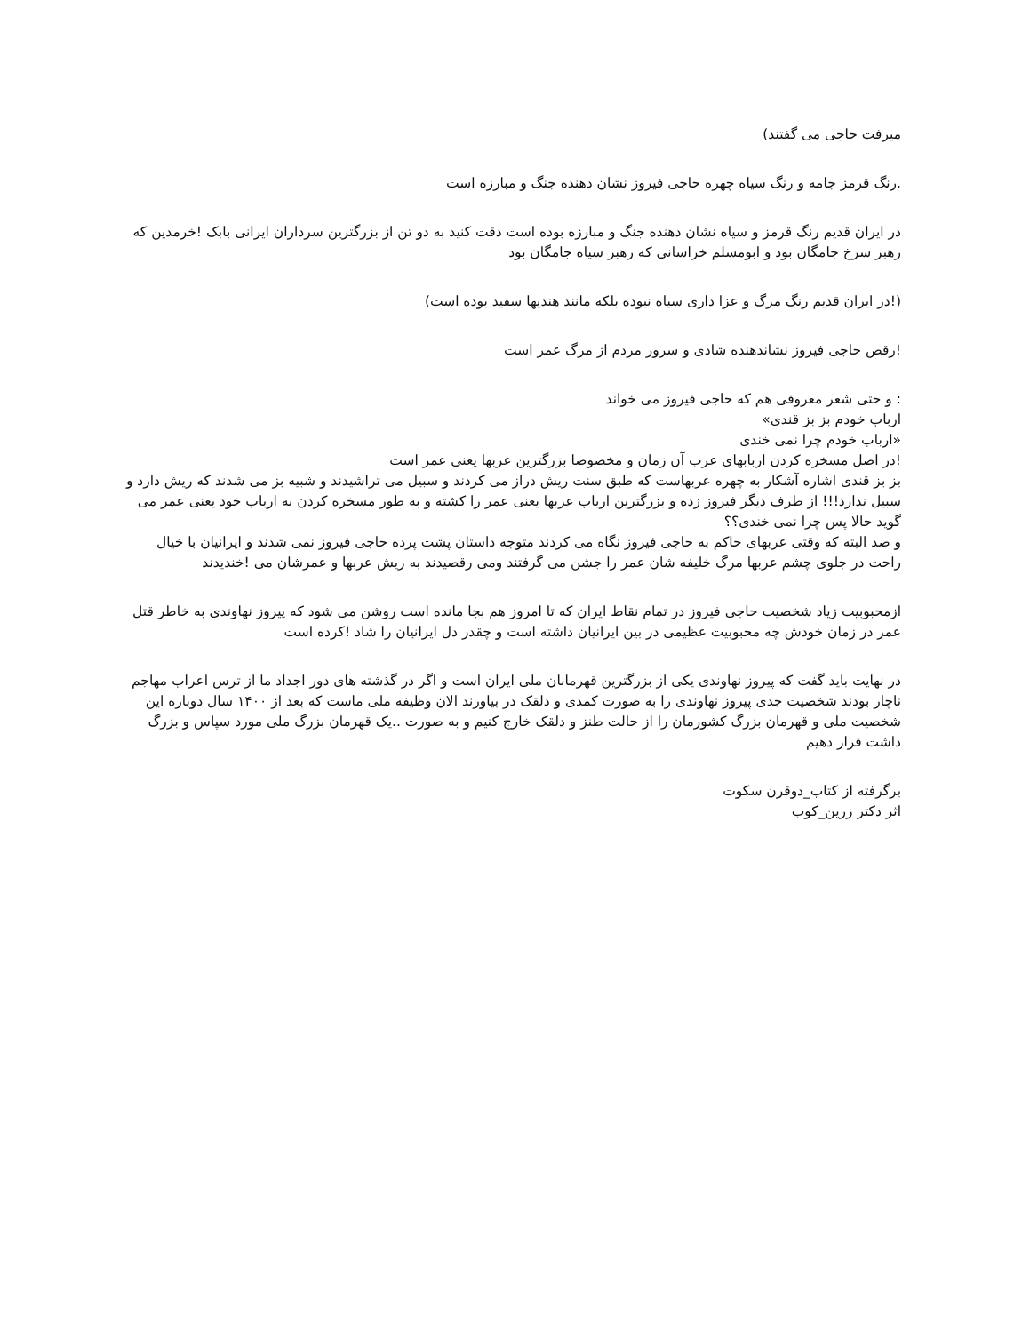میرفت حاجی می گفتند)
.رنگ قرمز جامه و رنگ سیاه چهره حاجی فیروز نشان دهنده جنگ و مبارزه است
در ایران قدیم رنگ قرمز و سیاه نشان دهنده جنگ و مبارزه بوده است دقت کنید به دو تن از بزرگترین سرداران ایرانی بابک !خرمدین که رهبر سرخ جامگان بود و ابومسلم خراسانی که رهبر سیاه جامگان بود
(!در ایران قدیم رنگ مرگ و عزا داری سیاه نبوده بلکه مانند هندیها سفید بوده است)
!رقص حاجی فیروز نشاندهنده شادی و سرور مردم از مرگ عمر است
: و حتی شعر معروفی هم که حاجی فیروز می خواند
ارباب خودم بز بز قندی»
«ارباب خودم چرا نمی خندی
!در اصل مسخره کردن اربابهای عرب آن زمان و مخصوصا بزرگترین عربها یعنی عمر است
بز بز قندی اشاره آشکار به چهره عربهاست که طبق سنت ریش دراز می کردند و سبیل می تراشیدند و شبیه بز می شدند که ریش دارد و سبیل ندارد!!! از طرف دیگر فیروز زده و بزرگترین ارباب عربها یعنی عمر را کشته و به طور مسخره کردن به ارباب خود یعنی عمر می گوید حالا پس چرا نمی خندی؟؟
و صد البته که وقتی عربهای حاکم به حاجی فیروز نگاه می کردند متوجه داستان پشت پرده حاجی فیروز نمی شدند و ایرانیان با خیال راحت در جلوی چشم عربها مرگ خلیفه شان عمر را جشن می گرفتند ومی رقصیدند به ریش عربها و عمرشان می !خندیدند
ازمحبوبیت زیاد شخصیت حاجی فیروز در تمام نقاط ایران که تا امروز هم بجا مانده است روشن می شود که پیروز نهاوندی به خاطر قتل عمر در زمان خودش چه محبوبیت عظیمی در بین ایرانیان داشته است و چقدر دل ایرانیان را شاد !کرده است
در نهایت باید گفت که پیروز نهاوندی یکی از بزرگترین قهرمانان ملی ایران است و اگر در گذشته های دور اجداد ما از ترس اعراب مهاجم ناچار بودند شخصیت جدی پیروز نهاوندی را به صورت کمدی و دلقک در بیاورند الان وظیفه ملی ماست که بعد از ۱۴۰۰ سال دوباره این شخصیت ملی و قهرمان بزرگ کشورمان را از حالت طنز و دلقک خارج کنیم و به صورت ..یک قهرمان بزرگ ملی مورد سپاس و بزرگ داشت قرار دهیم
برگرفته از کتاب_دوقرن سکوت
اثر دکتر زرین_کوب